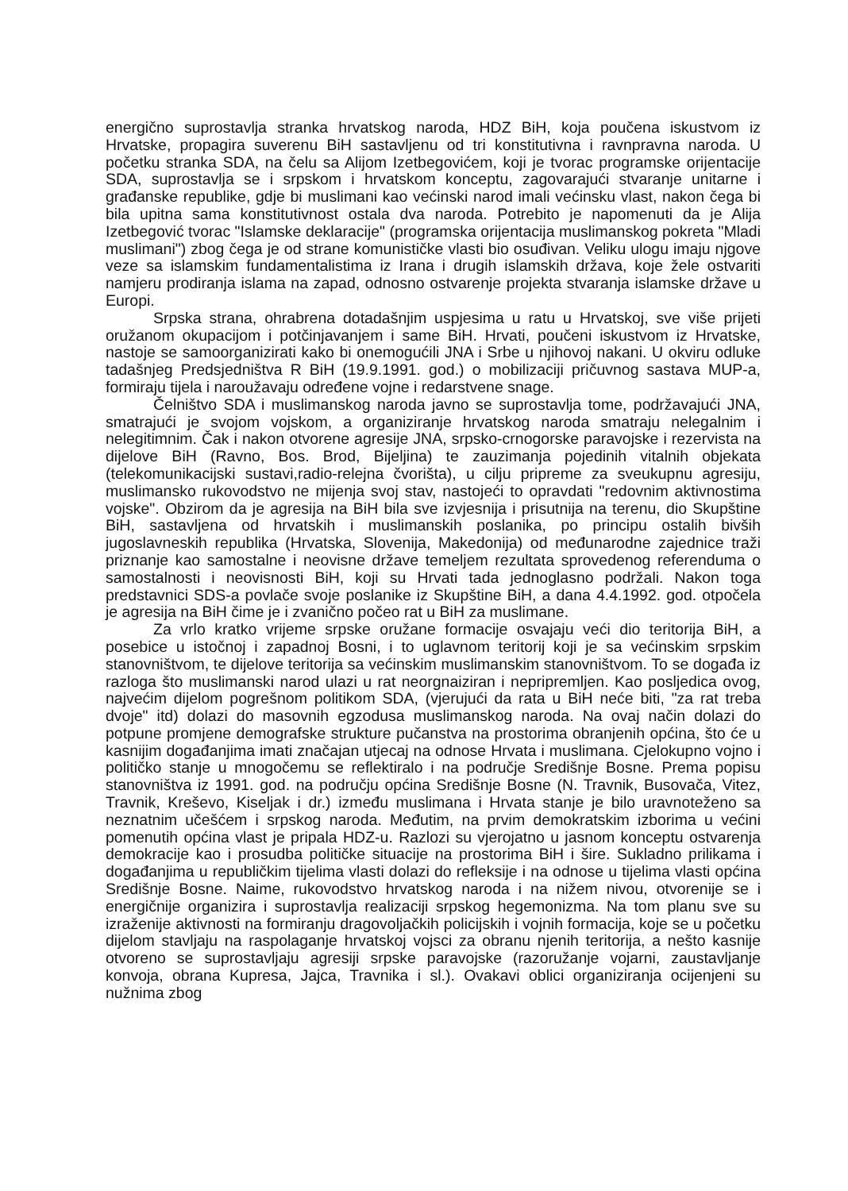energično suprostavlja stranka hrvatskog naroda, HDZ BiH, koja poučena iskustvom iz Hrvatske, propagira suverenu BiH sastavljenu od tri konstitutivna i ravnpravna naroda. U početku stranka SDA, na čelu sa Alijom Izetbegovićem, koji je tvorac programske orijentacije SDA, suprostavlja se i srpskom i hrvatskom konceptu, zagovarajući stvaranje unitarne i građanske republike, gdje bi muslimani kao većinski narod imali većinsku vlast, nakon čega bi bila upitna sama konstitutivnost ostala dva naroda. Potrebito je napomenuti da je Alija Izetbegović tvorac "Islamske deklaracije" (programska orijentacija muslimanskog pokreta "Mladi muslimani") zbog čega je od strane komunističke vlasti bio osuđivan. Veliku ulogu imaju njgove veze sa islamskim fundamentalistima iz Irana i drugih islamskih država, koje žele ostvariti namjeru prodiranja islama na zapad, odnosno ostvarenje projekta stvaranja islamske države u Europi.
Srpska strana, ohrabrena dotadašnjim uspjesima u ratu u Hrvatskoj, sve više prijeti oružanom okupacijom i potčinjavanjem i same BiH. Hrvati, poučeni iskustvom iz Hrvatske, nastoje se samoorganizirati kako bi onemogućili JNA i Srbe u njihovoj nakani. U okviru odluke tadašnjeg Predsjedništva R BiH (19.9.1991. god.) o mobilizaciji pričuvnog sastava MUP-a, formiraju tijela i naroužavaju određene vojne i redarstvene snage.
Čelništvo SDA i muslimanskog naroda javno se suprostavlja tome, podržavajući JNA, smatrajući je svojom vojskom, a organiziranje hrvatskog naroda smatraju nelegalnim i nelegitimnim. Čak i nakon otvorene agresije JNA, srpsko-crnogorske paravojske i rezervista na dijelove BiH (Ravno, Bos. Brod, Bijeljina) te zauzimanja pojedinih vitalnih objekata (telekomunikacijski sustavi,radio-relejna čvorišta), u cilju pripreme za sveukupnu agresiju, muslimansko rukovodstvo ne mijenja svoj stav, nastojeći to opravdati "redovnim aktivnostima vojske". Obzirom da je agresija na BiH bila sve izvjesnija i prisutnija na terenu, dio Skupštine BiH, sastavljena od hrvatskih i muslimanskih poslanika, po principu ostalih bivših jugoslavneskih republika (Hrvatska, Slovenija, Makedonija) od međunarodne zajednice traži priznanje kao samostalne i neovisne države temeljem rezultata sprovedenog referenduma o samostalnosti i neovisnosti BiH, koji su Hrvati tada jednoglasno podržali. Nakon toga predstavnici SDS-a povlače svoje poslanike iz Skupštine BiH, a dana 4.4.1992. god. otpočela je agresija na BiH čime je i zvanično počeo rat u BiH za muslimane.
Za vrlo kratko vrijeme srpske oružane formacije osvajaju veći dio teritorija BiH, a posebice u istočnoj i zapadnoj Bosni, i to uglavnom teritorij koji je sa većinskim srpskim stanovništvom, te dijelove teritorija sa većinskim muslimanskim stanovništvom. To se događa iz razloga što muslimanski narod ulazi u rat neorgnaiziran i nepripremljen. Kao posljedica ovog, najvećim dijelom pogrešnom politikom SDA, (vjerujući da rata u BiH neće biti, "za rat treba dvoje" itd) dolazi do masovnih egzodusa muslimanskog naroda. Na ovaj način dolazi do potpune promjene demografske strukture pučanstva na prostorima obranjenih općina, što će u kasnijim događanjima imati značajan utjecaj na odnose Hrvata i muslimana. Cjelokupno vojno i političko stanje u mnogočemu se reflektiralo i na područje Središnje Bosne. Prema popisu stanovništva iz 1991. god. na području općina Središnje Bosne (N. Travnik, Busovača, Vitez, Travnik, Kreševo, Kiseljak i dr.) između muslimana i Hrvata stanje je bilo uravnoteženo sa neznatnim učešćem i srpskog naroda. Međutim, na prvim demokratskim izborima u većini pomenutih općina vlast je pripala HDZ-u. Razlozi su vjerojatno u jasnom konceptu ostvarenja demokracije kao i prosudba političke situacije na prostorima BiH i šire. Sukladno prilikama i događanjima u republičkim tijelima vlasti dolazi do refleksije i na odnose u tijelima vlasti općina Središnje Bosne. Naime, rukovodstvo hrvatskog naroda i na nižem nivou, otvorenije se i energičnije organizira i suprostavlja realizaciji srpskog hegemonizma. Na tom planu sve su izraženije aktivnosti na formiranju dragovoljačkih policijskih i vojnih formacija, koje se u početku dijelom stavljaju na raspolaganje hrvatskoj vojsci za obranu njenih teritorija, a nešto kasnije otvoreno se suprostavljaju agresiji srpske paravojske (razoružanje vojarni, zaustavljanje konvoja, obrana Kupresa, Jajca, Travnika i sl.). Ovakavi oblici organiziranja ocijenjeni su nužnima zbog